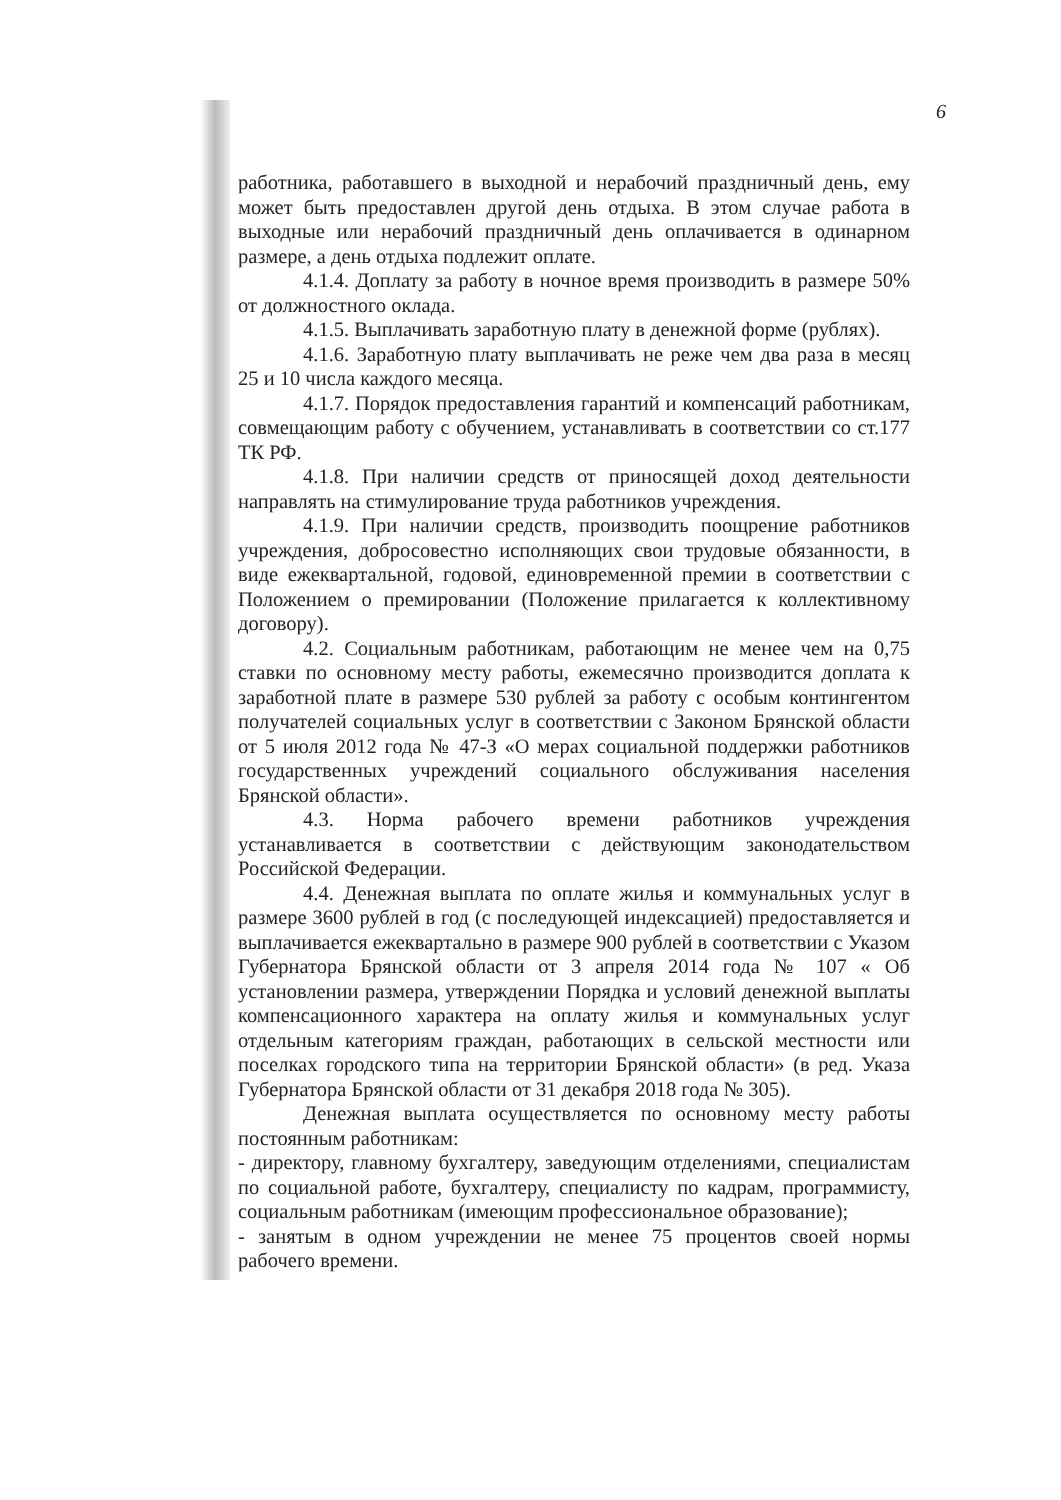6
работника, работавшего в выходной и нерабочий праздничный день, ему может быть предоставлен другой день отдыха. В этом случае работа в выходные или нерабочий праздничный день оплачивается в одинарном размере, а день отдыха подлежит оплате.
4.1.4. Доплату за работу в ночное время производить в размере 50% от должностного оклада.
4.1.5. Выплачивать заработную плату в денежной форме (рублях).
4.1.6. Заработную плату выплачивать не реже чем два раза в месяц 25 и 10 числа каждого месяца.
4.1.7. Порядок предоставления гарантий и компенсаций работникам, совмещающим работу с обучением, устанавливать в соответствии со ст.177 ТК РФ.
4.1.8. При наличии средств от приносящей доход деятельности направлять на стимулирование труда работников учреждения.
4.1.9. При наличии средств, производить поощрение работников учреждения, добросовестно исполняющих свои трудовые обязанности, в виде ежеквартальной, годовой, единовременной премии в соответствии с Положением о премировании (Положение прилагается к коллективному договору).
4.2. Социальным работникам, работающим не менее чем на 0,75 ставки по основному месту работы, ежемесячно производится доплата к заработной плате в размере 530 рублей за работу с особым контингентом получателей социальных услуг в соответствии с Законом Брянской области от 5 июля 2012 года № 47-З «О мерах социальной поддержки работников государственных учреждений социального обслуживания населения Брянской области».
4.3. Норма рабочего времени работников учреждения устанавливается в соответствии с действующим законодательством Российской Федерации.
4.4. Денежная выплата по оплате жилья и коммунальных услуг в размере 3600 рублей в год (с последующей индексацией) предоставляется и выплачивается ежеквартально в размере 900 рублей в соответствии с Указом Губернатора Брянской области от 3 апреля 2014 года № 107 « Об установлении размера, утверждении Порядка и условий денежной выплаты компенсационного характера на оплату жилья и коммунальных услуг отдельным категориям граждан, работающих в сельской местности или поселках городского типа на территории Брянской области» (в ред. Указа Губернатора Брянской области от 31 декабря 2018 года № 305).
Денежная выплата осуществляется по основному месту работы постоянным работникам:
- директору, главному бухгалтеру, заведующим отделениями, специалистам по социальной работе, бухгалтеру, специалисту по кадрам, программисту, социальным работникам (имеющим профессиональное образование);
- занятым в одном учреждении не менее 75 процентов своей нормы рабочего времени.